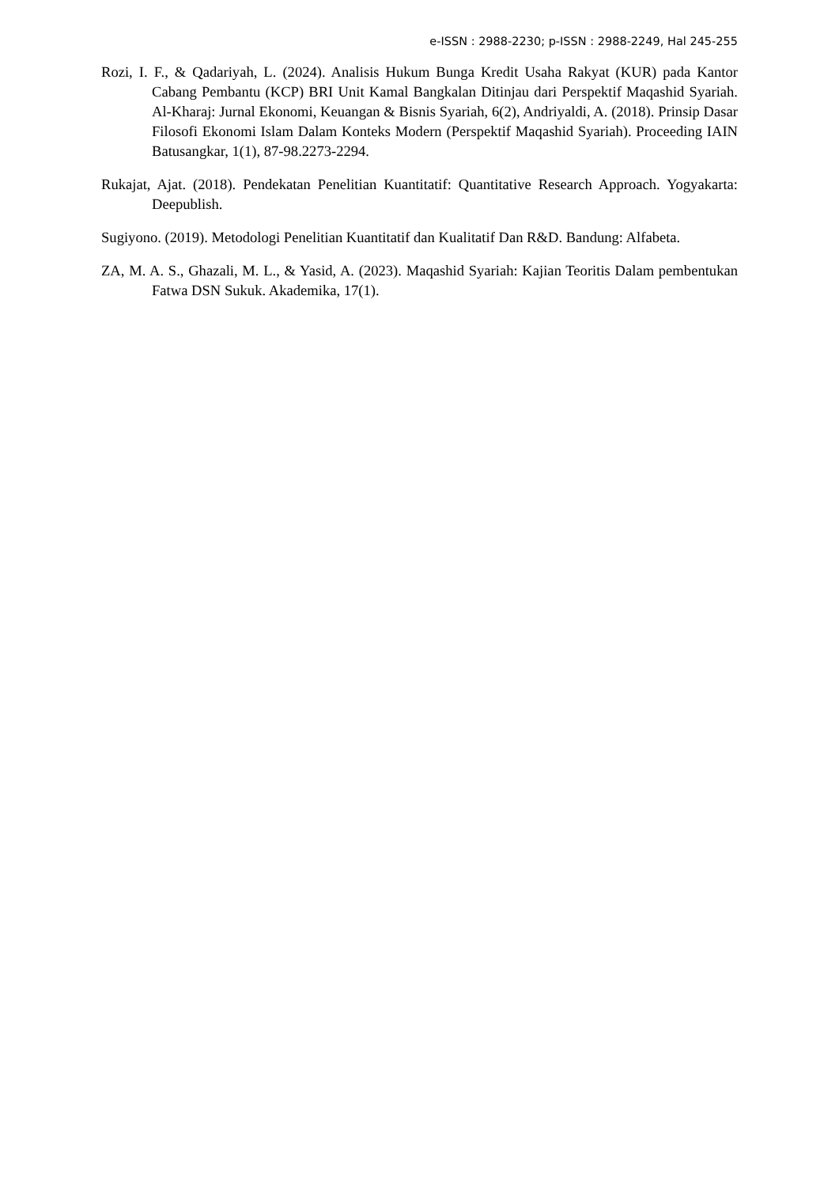e-ISSN : 2988-2230; p-ISSN : 2988-2249, Hal 245-255
Rozi, I. F., & Qadariyah, L. (2024). Analisis Hukum Bunga Kredit Usaha Rakyat (KUR) pada Kantor Cabang Pembantu (KCP) BRI Unit Kamal Bangkalan Ditinjau dari Perspektif Maqashid Syariah. Al-Kharaj: Jurnal Ekonomi, Keuangan & Bisnis Syariah, 6(2), Andriyaldi, A. (2018). Prinsip Dasar Filosofi Ekonomi Islam Dalam Konteks Modern (Perspektif Maqashid Syariah). Proceeding IAIN Batusangkar, 1(1), 87-98.2273-2294.
Rukajat, Ajat. (2018). Pendekatan Penelitian Kuantitatif: Quantitative Research Approach. Yogyakarta: Deepublish.
Sugiyono. (2019). Metodologi Penelitian Kuantitatif dan Kualitatif Dan R&D. Bandung: Alfabeta.
ZA, M. A. S., Ghazali, M. L., & Yasid, A. (2023). Maqashid Syariah: Kajian Teoritis Dalam pembentukan Fatwa DSN Sukuk. Akademika, 17(1).